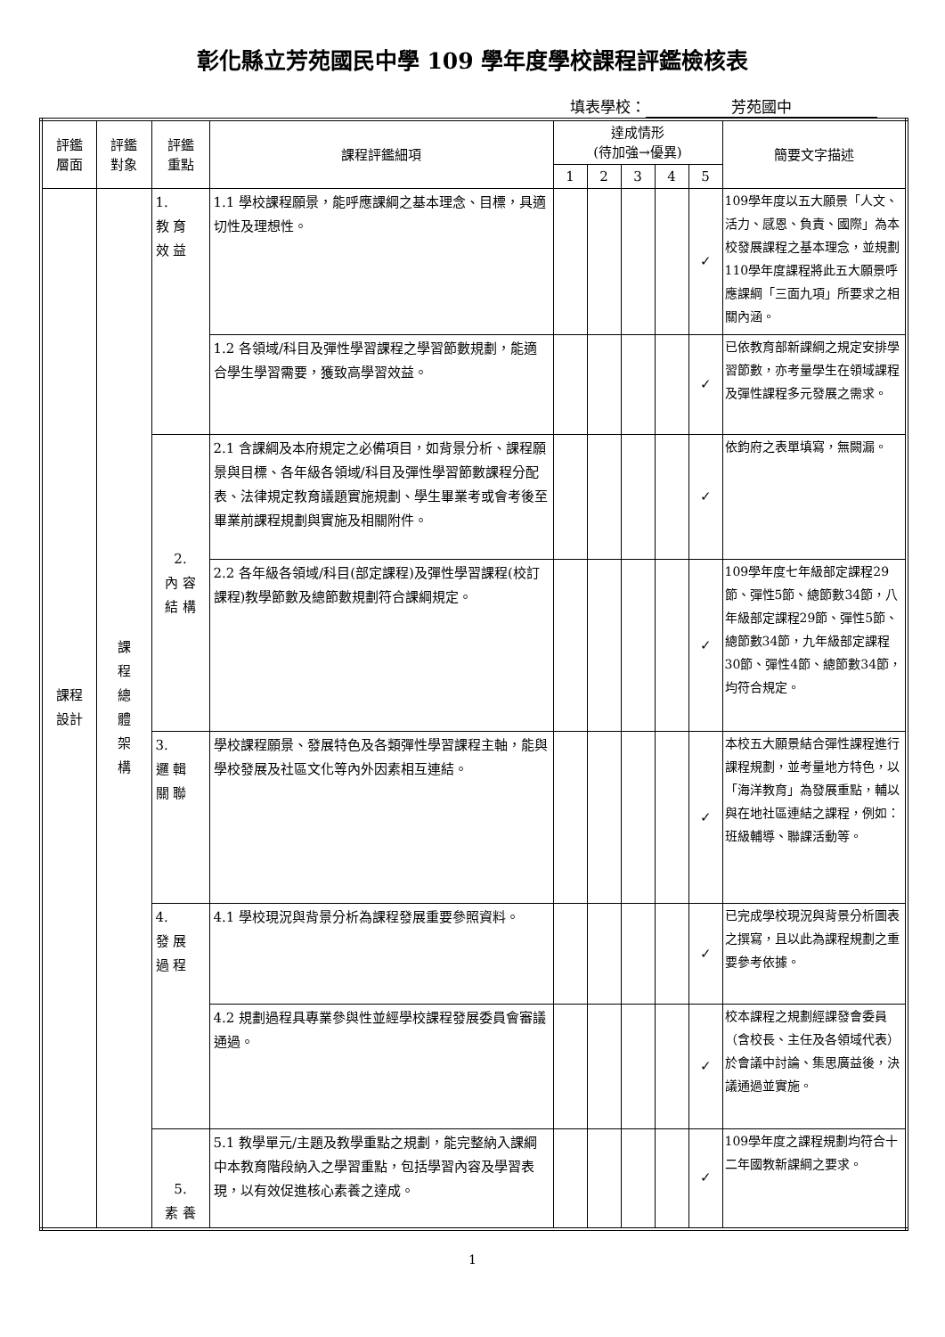彰化縣立芳苑國民中學 109 學年度學校課程評鑑檢核表
填表學校： 芳苑國中
| 評鑑 層面 | 評鑑 對象 | 評鑑 重點 | 課程評鑑細項 | 達成情形 (待加強→優異) | | | | | 簡要文字描述 |
| --- | --- | --- | --- | --- | --- | --- | --- | --- | --- |
| | | | | 1 | 2 | 3 | 4 | 5 | |
| 課程 設計 | 課 程 總 體 架 構 | 1. 教 育 效 益 | 1.1 學校課程願景，能呼應課綱之基本理念、目標，具適切性及理想性。 | | | | | ✓ | 109學年度以五大願景「人文、活力、感恩、負責、國際」為本校發展課程之基本理念，並規劃110學年度課程將此五大願景呼應課綱「三面九項」所要求之相關內涵。 |
| | | | 1.2 各領域/科目及彈性學習課程之學習節數規劃，能適合學生學習需要，獲致高學習效益。 | | | | | ✓ | 已依教育部新課綱之規定安排學習節數，亦考量學生在領域課程及彈性課程多元發展之需求。 |
| | | 2. 內 容 結 構 | 2.1 含課綱及本府規定之必備項目，如背景分析、課程願景與目標、各年級各領域/科目及彈性學習節數課程分配表、法律規定教育議題實施規劃、學生畢業考或會考後至畢業前課程規劃與實施及相關附件。 | | | | | ✓ | 依鈞府之表單填寫，無闕漏。 |
| | | | 2.2 各年級各領域/科目(部定課程)及彈性學習課程(校訂課程)教學節數及總節數規劃符合課綱規定。 | | | | | ✓ | 109學年度七年級部定課程29節、彈性5節、總節數34節，八年級部定課程29節、彈性5節、總節數34節，九年級部定課程30節、彈性4節、總節數34節，均符合規定。 |
| | | 3. 邏 輯 關 聯 | 學校課程願景、發展特色及各類彈性學習課程主軸，能與學校發展及社區文化等內外因素相互連結。 | | | | | ✓ | 本校五大願景結合彈性課程進行課程規劃，並考量地方特色，以「海洋教育」為發展重點，輔以與在地社區連結之課程，例如：班級輔導、聯課活動等。 |
| | | 4. 發 展 過 程 | 4.1 學校現況與背景分析為課程發展重要參照資料。 | | | | | ✓ | 已完成學校現況與背景分析圖表之撰寫，且以此為課程規劃之重要參考依據。 |
| | | | 4.2 規劃過程具專業參與性並經學校課程發展委員會審議通過。 | | | | | ✓ | 校本課程之規劃經課發會委員（含校長、主任及各領域代表）於會議中討論、集思廣益後，決議通過並實施。 |
| | | 5. 素 養 | 5.1 教學單元/主題及教學重點之規劃，能完整納入課綱中本教育階段納入之學習重點，包括學習內容及學習表現，以有效促進核心素養之達成。 | | | | | ✓ | 109學年度之課程規劃均符合十二年國教新課綱之要求。 |
1